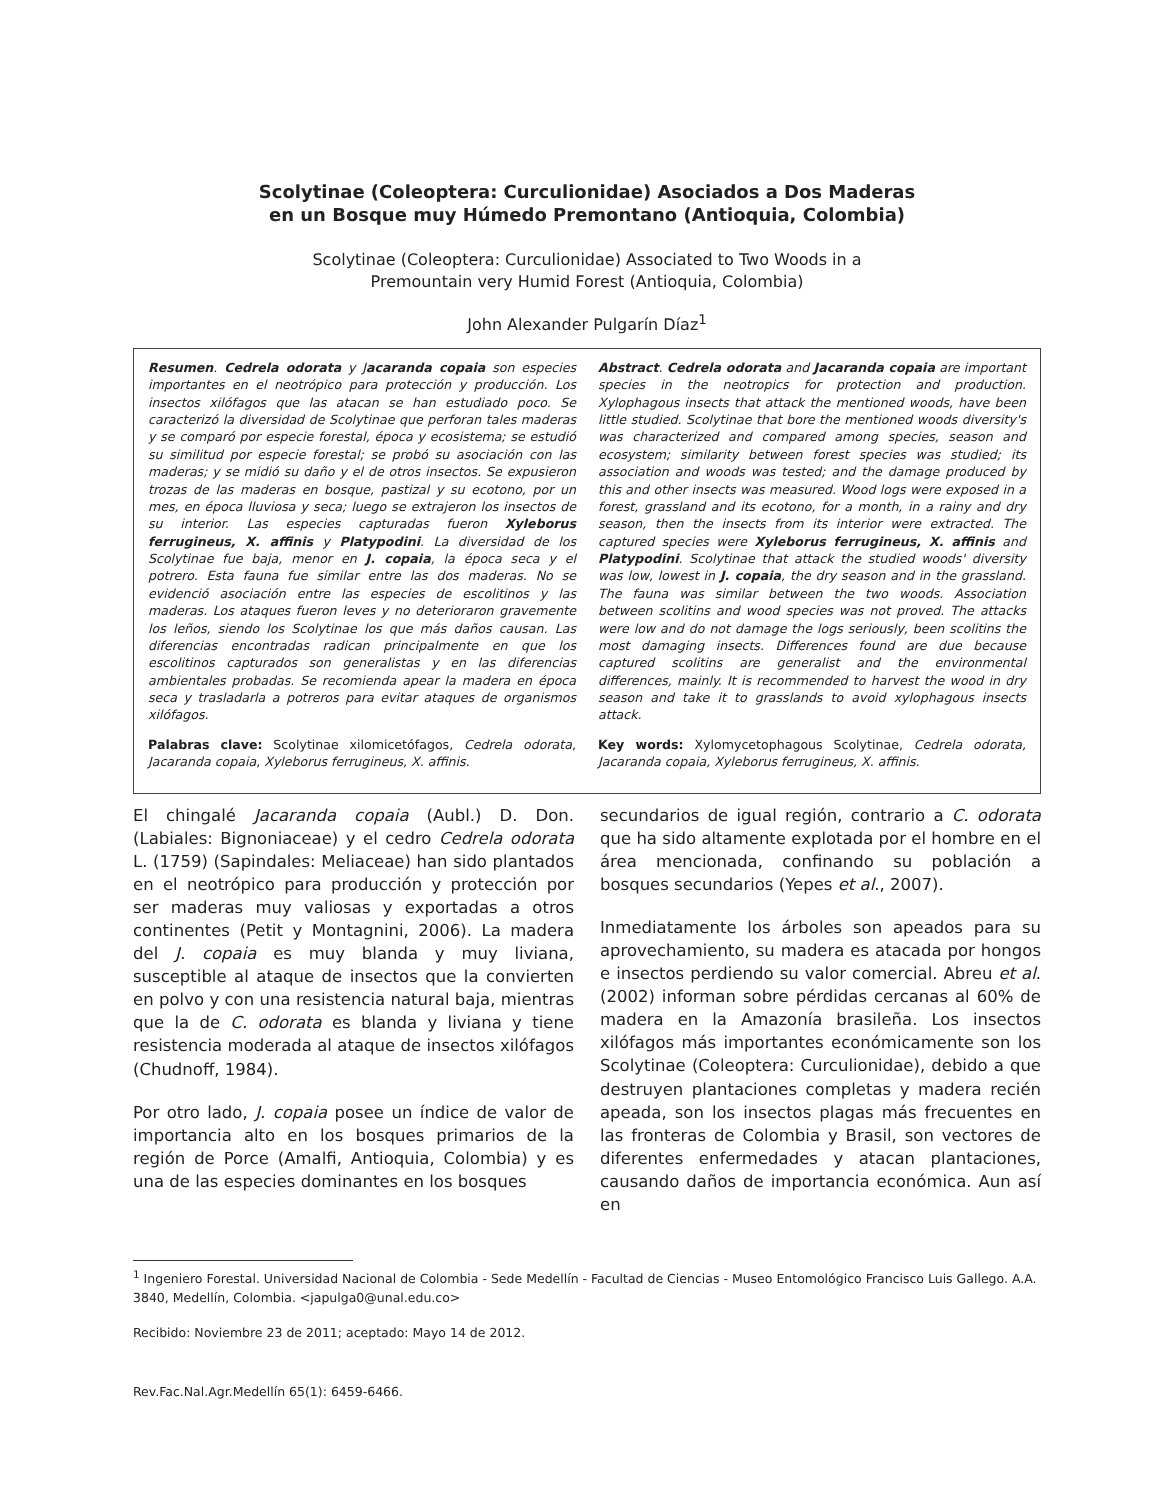Scolytinae (Coleoptera: Curculionidae) Asociados a Dos Maderas
en un Bosque muy Húmedo Premontano (Antioquia, Colombia)
Scolytinae (Coleoptera: Curculionidae) Associated to Two Woods in a
Premountain very Humid Forest (Antioquia, Colombia)
John Alexander Pulgarín Díaz<sup>1</sup>
Resumen. Cedrela odorata y Jacaranda copaia son especies importantes en el neotrópico para protección y producción. Los insectos xilófagos que las atacan se han estudiado poco. Se caracterizó la diversidad de Scolytinae que perforan tales maderas y se comparó por especie forestal, época y ecosistema; se estudió su similitud por especie forestal; se probó su asociación con las maderas; y se midió su daño y el de otros insectos. Se expusieron trozas de las maderas en bosque, pastizal y su ecotono, por un mes, en época lluviosa y seca; luego se extrajeron los insectos de su interior. Las especies capturadas fueron Xyleborus ferrugineus, X. affinis y Platypodini. La diversidad de los Scolytinae fue baja, menor en J. copaia, la época seca y el potrero. Esta fauna fue similar entre las dos maderas. No se evidenció asociación entre las especies de escolitinos y las maderas. Los ataques fueron leves y no deterioraron gravemente los leños, siendo los Scolytinae los que más daños causan. Las diferencias encontradas radican principalmente en que los escolitinos capturados son generalistas y en las diferencias ambientales probadas. Se recomienda apear la madera en época seca y trasladarla a potreros para evitar ataques de organismos xilófagos.
Palabras clave: Scolytinae xilomicetófagos, Cedrela odorata, Jacaranda copaia, Xyleborus ferrugineus, X. affinis.
Abstract. Cedrela odorata and Jacaranda copaia are important species in the neotropics for protection and production. Xylophagous insects that attack the mentioned woods, have been little studied. Scolytinae that bore the mentioned woods diversity's was characterized and compared among species, season and ecosystem; similarity between forest species was studied; its association and woods was tested; and the damage produced by this and other insects was measured. Wood logs were exposed in a forest, grassland and its ecotono, for a month, in a rainy and dry season, then the insects from its interior were extracted. The captured species were Xyleborus ferrugineus, X. affinis and Platypodini. Scolytinae that attack the studied woods' diversity was low, lowest in J. copaia, the dry season and in the grassland. The fauna was similar between the two woods. Association between scolitins and wood species was not proved. The attacks were low and do not damage the logs seriously, been scolitins the most damaging insects. Differences found are due because captured scolitins are generalist and the environmental differences, mainly. It is recommended to harvest the wood in dry season and take it to grasslands to avoid xylophagous insects attack.
Key words: Xylomycetophagous Scolytinae, Cedrela odorata, Jacaranda copaia, Xyleborus ferrugineus, X. affinis.
El chingalé Jacaranda copaia (Aubl.) D. Don. (Labiales: Bignoniaceae) y el cedro Cedrela odorata L. (1759) (Sapindales: Meliaceae) han sido plantados en el neotrópico para producción y protección por ser maderas muy valiosas y exportadas a otros continentes (Petit y Montagnini, 2006). La madera del J. copaia es muy blanda y muy liviana, susceptible al ataque de insectos que la convierten en polvo y con una resistencia natural baja, mientras que la de C. odorata es blanda y liviana y tiene resistencia moderada al ataque de insectos xilófagos (Chudnoff, 1984).
Por otro lado, J. copaia posee un índice de valor de importancia alto en los bosques primarios de la región de Porce (Amalfi, Antioquia, Colombia) y es una de las especies dominantes en los bosques
secundarios de igual región, contrario a C. odorata que ha sido altamente explotada por el hombre en el área mencionada, confinando su población a bosques secundarios (Yepes et al., 2007).
Inmediatamente los árboles son apeados para su aprovechamiento, su madera es atacada por hongos e insectos perdiendo su valor comercial. Abreu et al. (2002) informan sobre pérdidas cercanas al 60% de madera en la Amazonía brasileña. Los insectos xilófagos más importantes económicamente son los Scolytinae (Coleoptera: Curculionidae), debido a que destruyen plantaciones completas y madera recién apeada, son los insectos plagas más frecuentes en las fronteras de Colombia y Brasil, son vectores de diferentes enfermedades y atacan plantaciones, causando daños de importancia económica. Aun así en
<sup>1</sup> Ingeniero Forestal. Universidad Nacional de Colombia - Sede Medellín - Facultad de Ciencias - Museo Entomológico Francisco Luis Gallego. A.A. 3840, Medellín, Colombia. <japulga0@unal.edu.co>
Recibido: Noviembre 23 de 2011; aceptado: Mayo 14 de 2012.
Rev.Fac.Nal.Agr.Medellín 65(1): 6459-6466.